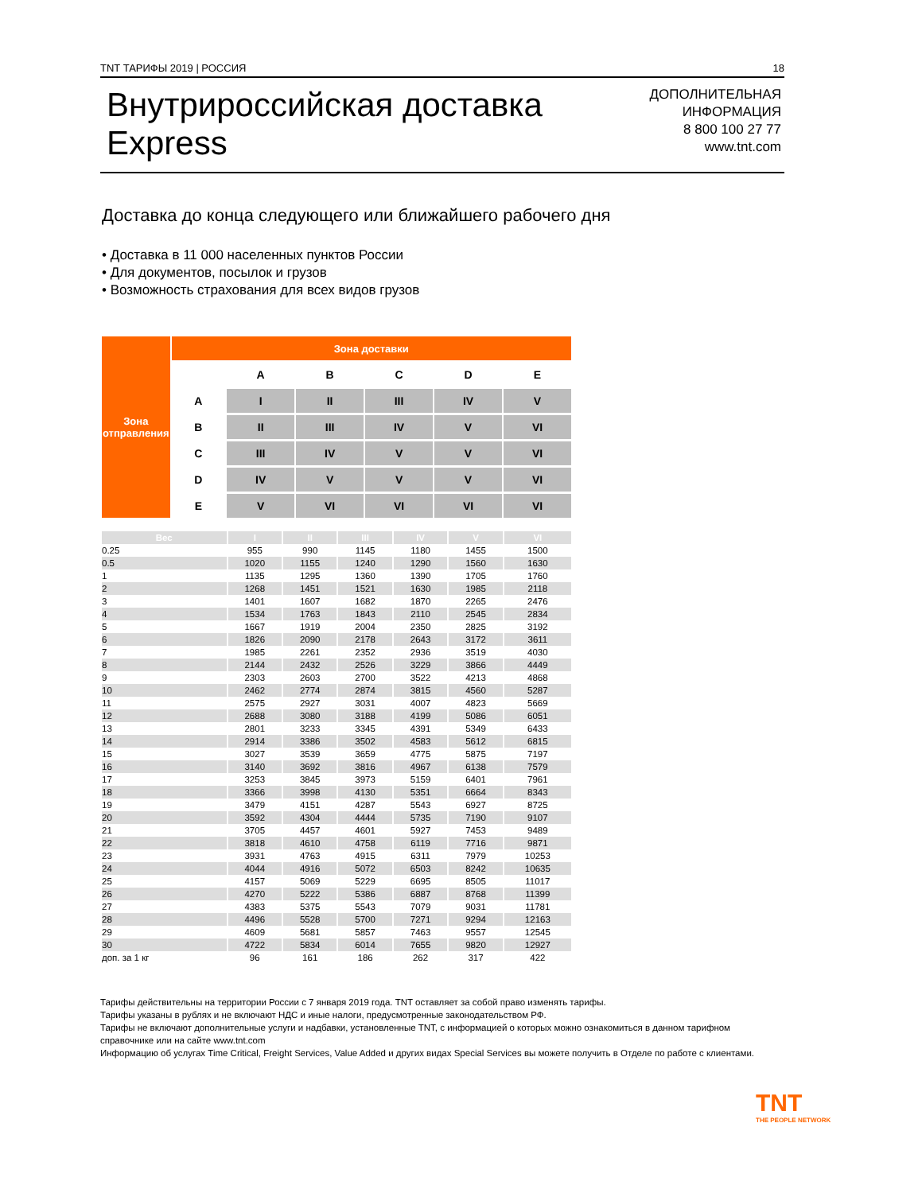TNT ТАРИФЫ 2019 | РОССИЯ 18
Внутрироссийская доставка
Express
ДОПОЛНИТЕЛЬНАЯ
ИНФОРМАЦИЯ
8 800 100 27 77
www.tnt.com
Доставка до конца следующего или ближайшего рабочего дня
• Доставка в 11 000 населенных пунктов России
• Для документов, посылок и грузов
• Возможность страхования для всех видов грузов
| Зона отправления | Зона доставки | | | | | |
| | | A | B | C | D | E |
| | A | I | II | III | IV | V |
| | B | II | III | IV | V | VI |
| | C | III | IV | V | V | VI |
| | D | IV | V | V | V | VI |
| | E | V | VI | VI | VI | VI |
| Вес | I | II | III | IV | V | VI |
| 0.25 | 955 | 990 | 1145 | 1180 | 1455 | 1500 |
| 0.5 | 1020 | 1155 | 1240 | 1290 | 1560 | 1630 |
| 1 | 1135 | 1295 | 1360 | 1390 | 1705 | 1760 |
| 2 | 1268 | 1451 | 1521 | 1630 | 1985 | 2118 |
| 3 | 1401 | 1607 | 1682 | 1870 | 2265 | 2476 |
| 4 | 1534 | 1763 | 1843 | 2110 | 2545 | 2834 |
| 5 | 1667 | 1919 | 2004 | 2350 | 2825 | 3192 |
| 6 | 1826 | 2090 | 2178 | 2643 | 3172 | 3611 |
| 7 | 1985 | 2261 | 2352 | 2936 | 3519 | 4030 |
| 8 | 2144 | 2432 | 2526 | 3229 | 3866 | 4449 |
| 9 | 2303 | 2603 | 2700 | 3522 | 4213 | 4868 |
| 10 | 2462 | 2774 | 2874 | 3815 | 4560 | 5287 |
| 11 | 2575 | 2927 | 3031 | 4007 | 4823 | 5669 |
| 12 | 2688 | 3080 | 3188 | 4199 | 5086 | 6051 |
| 13 | 2801 | 3233 | 3345 | 4391 | 5349 | 6433 |
| 14 | 2914 | 3386 | 3502 | 4583 | 5612 | 6815 |
| 15 | 3027 | 3539 | 3659 | 4775 | 5875 | 7197 |
| 16 | 3140 | 3692 | 3816 | 4967 | 6138 | 7579 |
| 17 | 3253 | 3845 | 3973 | 5159 | 6401 | 7961 |
| 18 | 3366 | 3998 | 4130 | 5351 | 6664 | 8343 |
| 19 | 3479 | 4151 | 4287 | 5543 | 6927 | 8725 |
| 20 | 3592 | 4304 | 4444 | 5735 | 7190 | 9107 |
| 21 | 3705 | 4457 | 4601 | 5927 | 7453 | 9489 |
| 22 | 3818 | 4610 | 4758 | 6119 | 7716 | 9871 |
| 23 | 3931 | 4763 | 4915 | 6311 | 7979 | 10253 |
| 24 | 4044 | 4916 | 5072 | 6503 | 8242 | 10635 |
| 25 | 4157 | 5069 | 5229 | 6695 | 8505 | 11017 |
| 26 | 4270 | 5222 | 5386 | 6887 | 8768 | 11399 |
| 27 | 4383 | 5375 | 5543 | 7079 | 9031 | 11781 |
| 28 | 4496 | 5528 | 5700 | 7271 | 9294 | 12163 |
| 29 | 4609 | 5681 | 5857 | 7463 | 9557 | 12545 |
| 30 | 4722 | 5834 | 6014 | 7655 | 9820 | 12927 |
| доп. за 1 кг | 96 | 161 | 186 | 262 | 317 | 422 |
Тарифы действительны на территории России с 7 января 2019 года. TNT оставляет за собой право изменять тарифы.
Тарифы указаны в рублях и не включают НДС и иные налоги, предусмотренные законодательством РФ.
Тарифы не включают дополнительные услуги и надбавки, установленные TNT, с информацией о которых можно ознакомиться в данном тарифном справочнике или на сайте www.tnt.com
Информацию об услугах Time Critical, Freight Services, Value Added и других видах Special Services вы можете получить в Отделе по работе с клиентами.
TNT
THE PEOPLE NETWORK